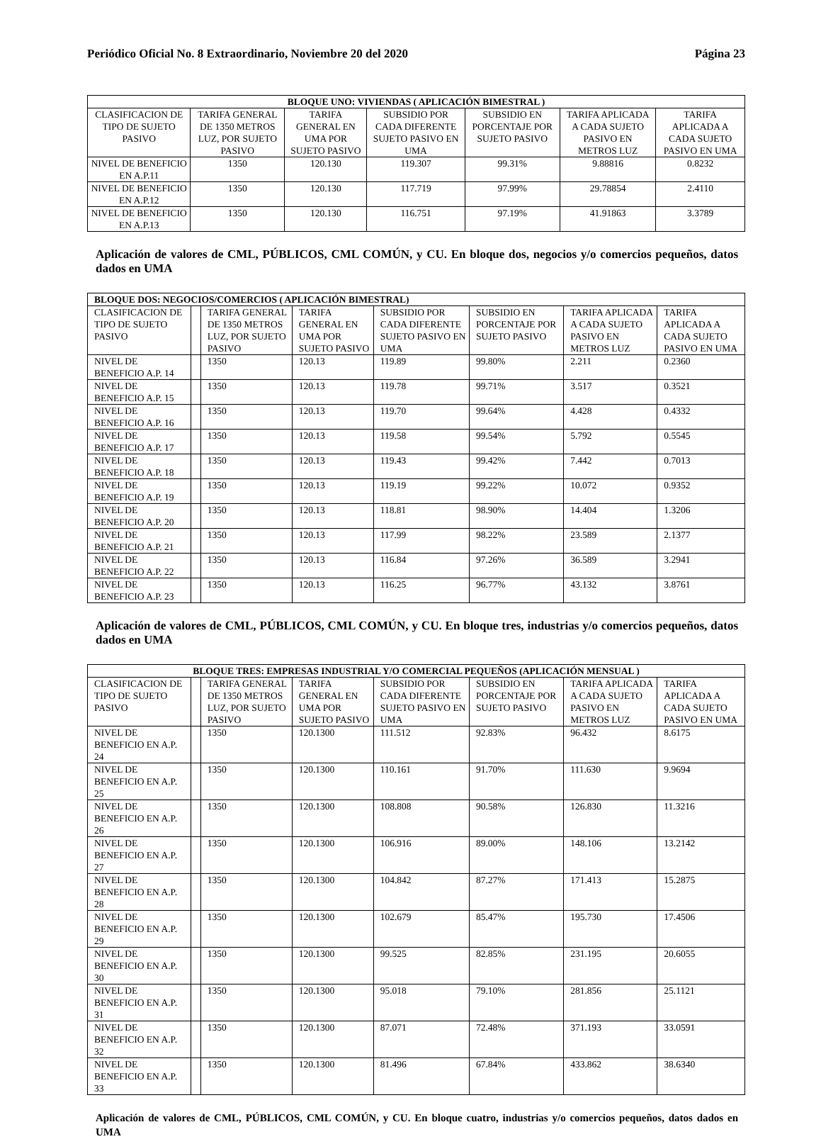Periódico Oficial No. 8 Extraordinario, Noviembre 20 del 2020 Página 23
| BLOQUE UNO: VIVIENDAS ( APLICACIÓN BIMESTRAL ) | | | | | | |
| --- | --- | --- | --- | --- | --- | --- |
| CLASIFICACION DE TIPO DE SUJETO PASIVO | TARIFA GENERAL DE 1350 METROS LUZ, POR SUJETO PASIVO | TARIFA GENERAL EN UMA POR SUJETO PASIVO | SUBSIDIO POR CADA DIFERENTE SUJETO PASIVO EN UMA | SUBSIDIO EN PORCENTAJE POR SUJETO PASIVO | TARIFA APLICADA A CADA SUJETO PASIVO EN METROS LUZ | TARIFA APLICADA A CADA SUJETO PASIVO EN UMA |
| NIVEL DE BENEFICIO EN A.P.11 | 1350 | 120.130 | 119.307 | 99.31% | 9.88816 | 0.8232 |
| NIVEL DE BENEFICIO EN A.P.12 | 1350 | 120.130 | 117.719 | 97.99% | 29.78854 | 2.4110 |
| NIVEL DE BENEFICIO EN A.P.13 | 1350 | 120.130 | 116.751 | 97.19% | 41.91863 | 3.3789 |
Aplicación de valores de CML, PÚBLICOS, CML COMÚN, y CU. En bloque dos, negocios y/o comercios pequeños, datos dados en UMA
| BLOQUE DOS: NEGOCIOS/COMERCIOS ( APLICACIÓN BIMESTRAL) | | | | | | | |
| --- | --- | --- | --- | --- | --- | --- | --- |
| CLASIFICACION DE TIPO DE SUJETO PASIVO | | TARIFA GENERAL DE 1350 METROS LUZ, POR SUJETO PASIVO | TARIFA GENERAL EN UMA POR SUJETO PASIVO | SUBSIDIO POR CADA DIFERENTE SUJETO PASIVO EN UMA | SUBSIDIO EN PORCENTAJE POR SUJETO PASIVO | TARIFA APLICADA A CADA SUJETO PASIVO EN METROS LUZ | TARIFA APLICADA A CADA SUJETO PASIVO EN UMA |
| NIVEL DE BENEFICIO A.P. 14 | | 1350 | 120.13 | 119.89 | 99.80% | 2.211 | 0.2360 |
| NIVEL DE BENEFICIO A.P. 15 | | 1350 | 120.13 | 119.78 | 99.71% | 3.517 | 0.3521 |
| NIVEL DE BENEFICIO A.P. 16 | | 1350 | 120.13 | 119.70 | 99.64% | 4.428 | 0.4332 |
| NIVEL DE BENEFICIO A.P. 17 | | 1350 | 120.13 | 119.58 | 99.54% | 5.792 | 0.5545 |
| NIVEL DE BENEFICIO A.P. 18 | | 1350 | 120.13 | 119.43 | 99.42% | 7.442 | 0.7013 |
| NIVEL DE BENEFICIO A.P. 19 | | 1350 | 120.13 | 119.19 | 99.22% | 10.072 | 0.9352 |
| NIVEL DE BENEFICIO A.P. 20 | | 1350 | 120.13 | 118.81 | 98.90% | 14.404 | 1.3206 |
| NIVEL DE BENEFICIO A.P. 21 | | 1350 | 120.13 | 117.99 | 98.22% | 23.589 | 2.1377 |
| NIVEL DE BENEFICIO A.P. 22 | | 1350 | 120.13 | 116.84 | 97.26% | 36.589 | 3.2941 |
| NIVEL DE BENEFICIO A.P. 23 | | 1350 | 120.13 | 116.25 | 96.77% | 43.132 | 3.8761 |
Aplicación de valores de CML, PÚBLICOS, CML COMÚN, y CU. En bloque tres, industrias y/o comercios pequeños, datos dados en UMA
| BLOQUE TRES: EMPRESAS INDUSTRIAL Y/O COMERCIAL PEQUEÑOS (APLICACIÓN MENSUAL ) | | | | | | | |
| --- | --- | --- | --- | --- | --- | --- | --- |
| CLASIFICACION DE TIPO DE SUJETO PASIVO | | TARIFA GENERAL DE 1350 METROS LUZ, POR SUJETO PASIVO | TARIFA GENERAL EN UMA POR SUJETO PASIVO | SUBSIDIO POR CADA DIFERENTE SUJETO PASIVO EN UMA | SUBSIDIO EN PORCENTAJE POR SUJETO PASIVO | TARIFA APLICADA A CADA SUJETO PASIVO EN METROS LUZ | TARIFA APLICADA A CADA SUJETO PASIVO EN UMA |
| NIVEL DE BENEFICIO EN A.P. 24 | | 1350 | 120.1300 | 111.512 | 92.83% | 96.432 | 8.6175 |
| NIVEL DE BENEFICIO EN A.P. 25 | | 1350 | 120.1300 | 110.161 | 91.70% | 111.630 | 9.9694 |
| NIVEL DE BENEFICIO EN A.P. 26 | | 1350 | 120.1300 | 108.808 | 90.58% | 126.830 | 11.3216 |
| NIVEL DE BENEFICIO EN A.P. 27 | | 1350 | 120.1300 | 106.916 | 89.00% | 148.106 | 13.2142 |
| NIVEL DE BENEFICIO EN A.P. 28 | | 1350 | 120.1300 | 104.842 | 87.27% | 171.413 | 15.2875 |
| NIVEL DE BENEFICIO EN A.P. 29 | | 1350 | 120.1300 | 102.679 | 85.47% | 195.730 | 17.4506 |
| NIVEL DE BENEFICIO EN A.P. 30 | | 1350 | 120.1300 | 99.525 | 82.85% | 231.195 | 20.6055 |
| NIVEL DE BENEFICIO EN A.P. 31 | | 1350 | 120.1300 | 95.018 | 79.10% | 281.856 | 25.1121 |
| NIVEL DE BENEFICIO EN A.P. 32 | | 1350 | 120.1300 | 87.071 | 72.48% | 371.193 | 33.0591 |
| NIVEL DE BENEFICIO EN A.P. 33 | | 1350 | 120.1300 | 81.496 | 67.84% | 433.862 | 38.6340 |
Aplicación de valores de CML, PÚBLICOS, CML COMÚN, y CU. En bloque cuatro, industrias y/o comercios pequeños, datos dados en UMA